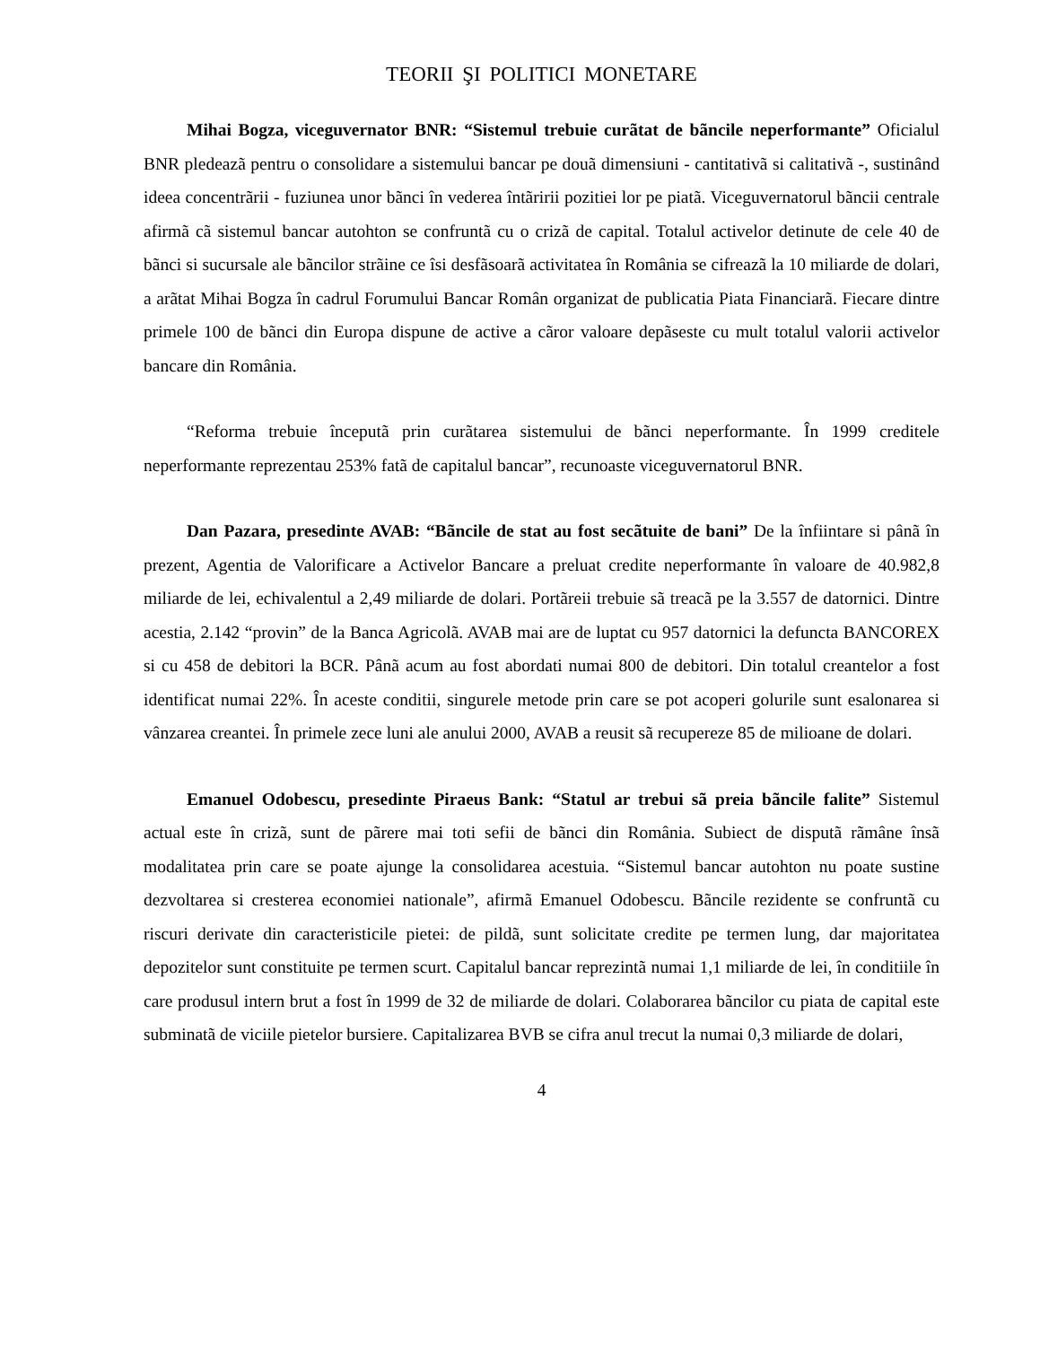TEORII ŞI POLITICI MONETARE
Mihai Bogza, viceguvernator BNR: “Sistemul trebuie curãtat de bãncile neperformante” Oficialul BNR pledeazã pentru o consolidare a sistemului bancar pe douã dimensiuni - cantitativã si calitativã -, sustinând ideea concentrãrii - fuziunea unor bãnci în vederea întãririi pozitiei lor pe piatã. Viceguvernatorul bãncii centrale afirmã cã sistemul bancar autohton se confruntã cu o crizã de capital. Totalul activelor detinute de cele 40 de bãnci si sucursale ale bãncilor strãine ce îsi desfãsoarã activitatea în România se cifreazã la 10 miliarde de dolari, a arãtat Mihai Bogza în cadrul Forumului Bancar Român organizat de publicatia Piata Financiarã. Fiecare dintre primele 100 de bãnci din Europa dispune de active a cãror valoare depãseste cu mult totalul valorii activelor bancare din România.
“Reforma trebuie începutã prin curãtarea sistemului de bãnci neperformante. În 1999 creditele neperformante reprezentau 253% fatã de capitalul bancar”, recunoaste viceguvernatorul BNR.
Dan Pazara, presedinte AVAB: “Bãncile de stat au fost secãtuite de bani” De la înfiintare si pânã în prezent, Agentia de Valorificare a Activelor Bancare a preluat credite neperformante în valoare de 40.982,8 miliarde de lei, echivalentul a 2,49 miliarde de dolari. Portãreii trebuie sã treacã pe la 3.557 de datornici. Dintre acestia, 2.142 “provin” de la Banca Agricolã. AVAB mai are de luptat cu 957 datornici la defuncta BANCOREX si cu 458 de debitori la BCR. Pânã acum au fost abordati numai 800 de debitori. Din totalul creantelor a fost identificat numai 22%. În aceste conditii, singurele metode prin care se pot acoperi golurile sunt esalonarea si vânzarea creantei. În primele zece luni ale anului 2000, AVAB a reusit sã recupereze 85 de milioane de dolari.
Emanuel Odobescu, presedinte Piraeus Bank: “Statul ar trebui sã preia bãncile falite” Sistemul actual este în crizã, sunt de pãrere mai toti sefii de bãnci din România. Subiect de disputã rãmâne însã modalitatea prin care se poate ajunge la consolidarea acestuia. “Sistemul bancar autohton nu poate sustine dezvoltarea si cresterea economiei nationale”, afirmã Emanuel Odobescu. Bãncile rezidente se confruntã cu riscuri derivate din caracteristicile pietei: de pildã, sunt solicitate credite pe termen lung, dar majoritatea depozitelor sunt constituite pe termen scurt. Capitalul bancar reprezintã numai 1,1 miliarde de lei, în conditiile în care produsul intern brut a fost în 1999 de 32 de miliarde de dolari. Colaborarea bãncilor cu piata de capital este subminatã de viciile pietelor bursiere. Capitalizarea BVB se cifra anul trecut la numai 0,3 miliarde de dolari,
4